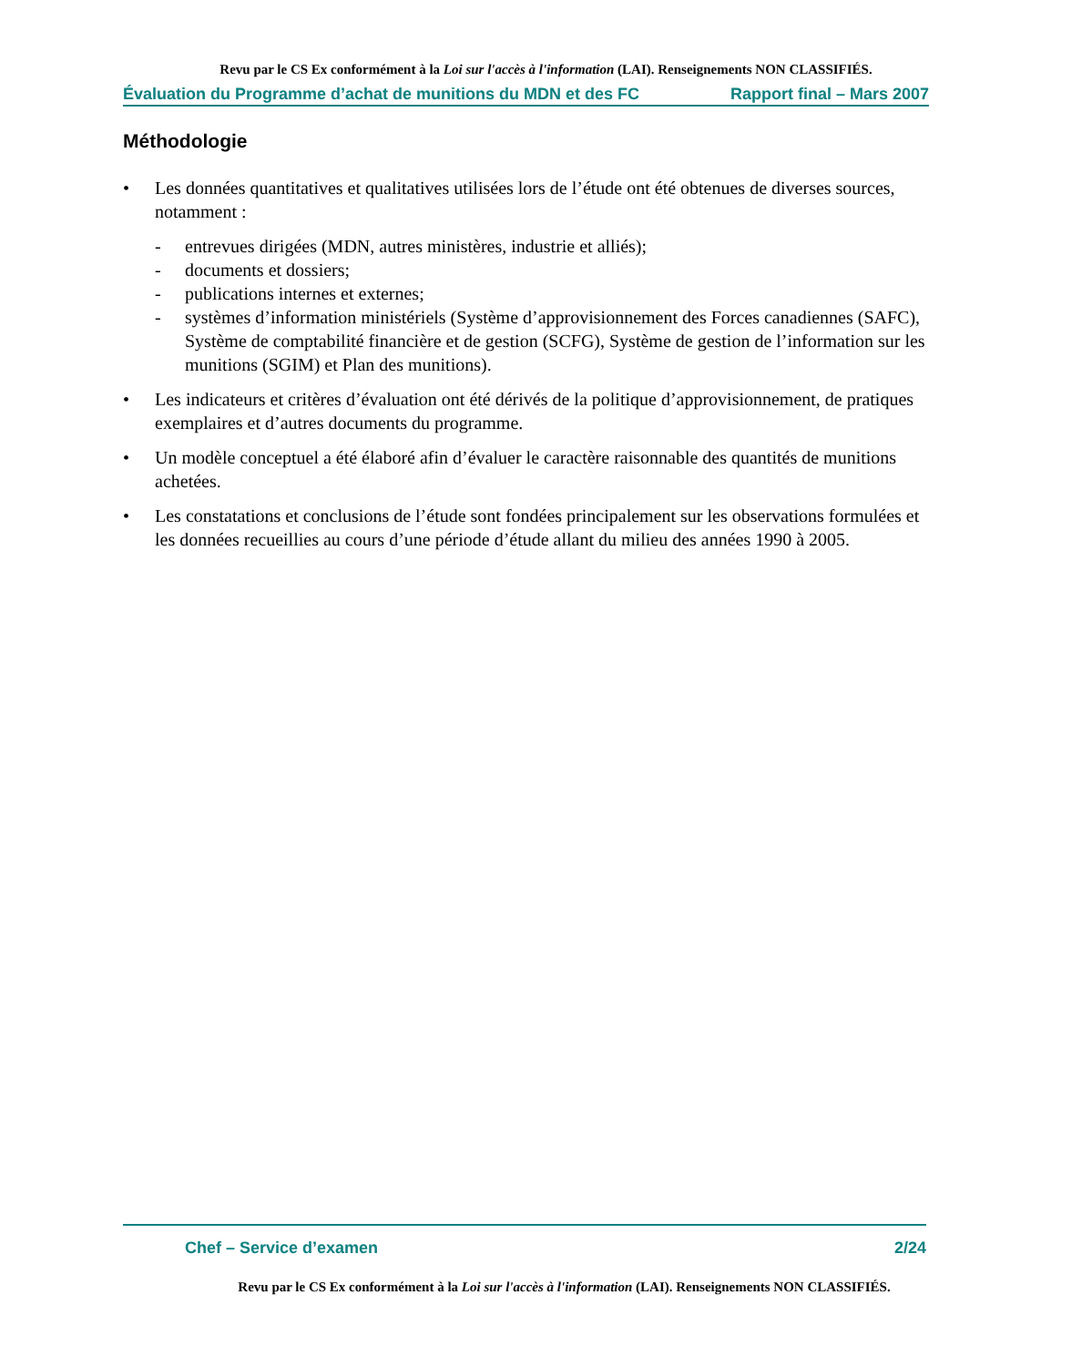Revu par le CS Ex conformément à la Loi sur l'accès à l'information (LAI). Renseignements NON CLASSIFIÉS.
Évaluation du Programme d’achat de munitions du MDN et des FC Rapport final – Mars 2007
Méthodologie
• Les données quantitatives et qualitatives utilisées lors de l’étude ont été obtenues de diverses sources, notamment :
- entrevues dirigées (MDN, autres ministères, industrie et alliés);
- documents et dossiers;
- publications internes et externes;
- systèmes d’information ministériels (Système d’approvisionnement des Forces canadiennes (SAFC), Système de comptabilité financière et de gestion (SCFG), Système de gestion de l’information sur les munitions (SGIM) et Plan des munitions).
• Les indicateurs et critères d’évaluation ont été dérivés de la politique d’approvisionnement, de pratiques exemplaires et d’autres documents du programme.
• Un modèle conceptuel a été élaboré afin d’évaluer le caractère raisonnable des quantités de munitions achetées.
• Les constatations et conclusions de l’étude sont fondées principalement sur les observations formulées et les données recueillies au cours d’une période d’étude allant du milieu des années 1990 à 2005.
Chef – Service d’examen 2/24
Revu par le CS Ex conformément à la Loi sur l'accès à l'information (LAI). Renseignements NON CLASSIFIÉS.